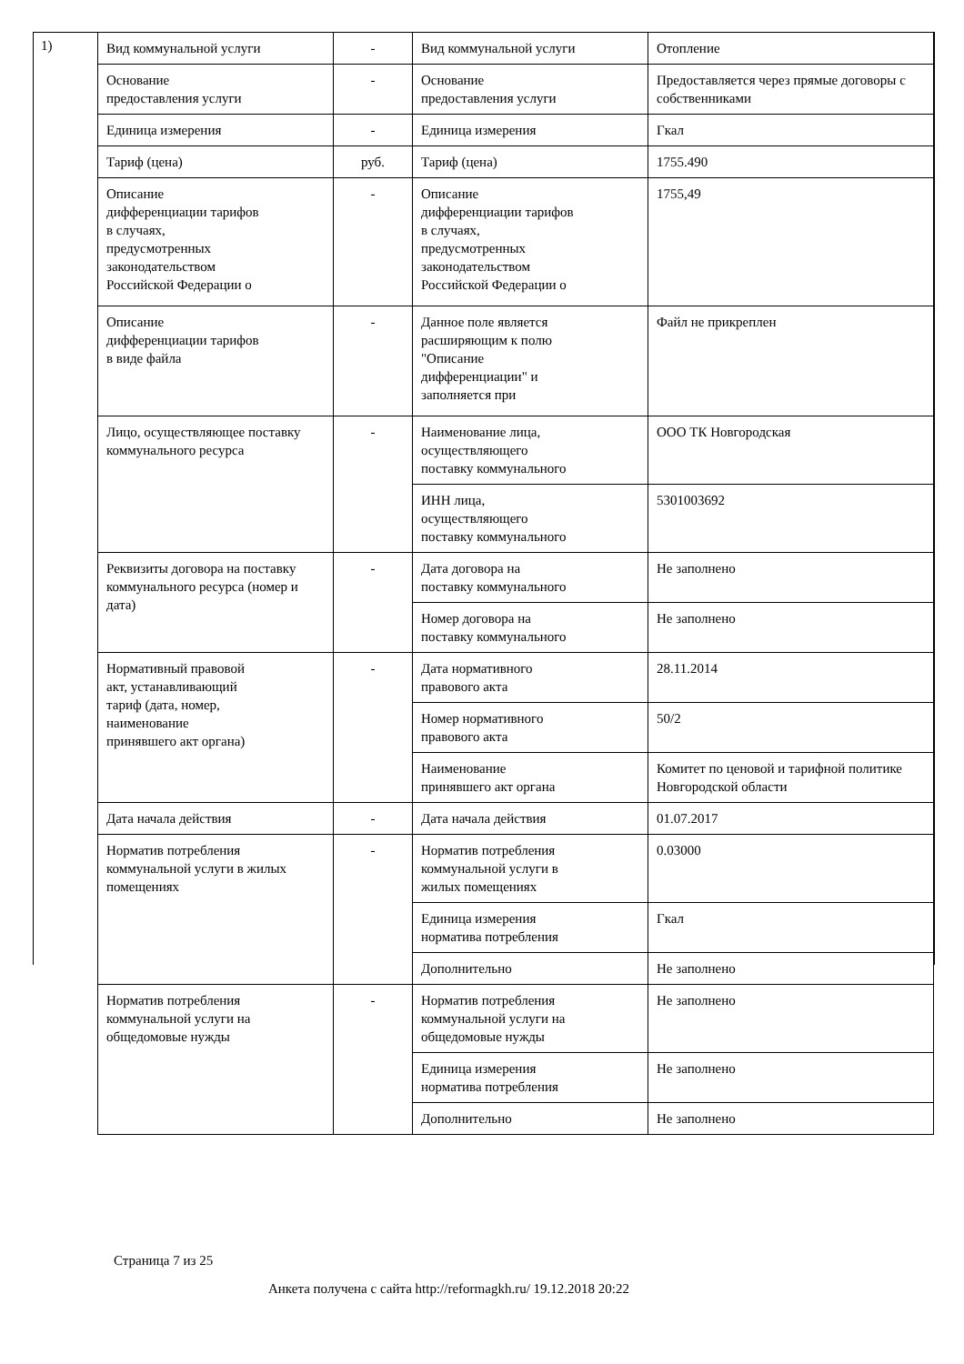1)
| Вид коммунальной услуги | - | Вид коммунальной услуги | Отопление |
| Основание предоставления услуги | - | Основание предоставления услуги | Предоставляется через прямые договоры с собственниками |
| Единица измерения | - | Единица измерения | Гкал |
| Тариф (цена) | руб. | Тариф (цена) | 1755.490 |
| Описание дифференциации тарифов в случаях, предусмотренных законодательством Российской Федерации о | - | Описание дифференциации тарифов в случаях, предусмотренных законодательством Российской Федерации о | 1755,49 |
| Описание дифференциации тарифов в виде файла | - | Данное поле является расширяющим к полю "Описание дифференциации" и заполняется при | Файл не прикреплен |
| Лицо, осуществляющее поставку коммунального ресурса | - | Наименование лица, осуществляющего поставку коммунального | ООО ТК Новгородская |
| | | ИНН лица, осуществляющего поставку коммунального | 5301003692 |
| Реквизиты договора на поставку коммунального ресурса (номер и дата) | - | Дата договора на поставку коммунального | Не заполнено |
| | | Номер договора на поставку коммунального | Не заполнено |
| Нормативный правовой акт, устанавливающий тариф (дата, номер, наименование принявшего акт органа) | - | Дата нормативного правового акта | 28.11.2014 |
| | | Номер нормативного правового акта | 50/2 |
| | | Наименование принявшего акт органа | Комитет по ценовой и тарифной политике Новгородской области |
| Дата начала действия | - | Дата начала действия | 01.07.2017 |
| Норматив потребления коммунальной услуги в жилых помещениях | - | Норматив потребления коммунальной услуги в жилых помещениях | 0.03000 |
| | | Единица измерения норматива потребления | Гкал |
| | | Дополнительно | Не заполнено |
| Норматив потребления коммунальной услуги на общедомовые нужды | - | Норматив потребления коммунальной услуги на общедомовые нужды | Не заполнено |
| | | Единица измерения норматива потребления | Не заполнено |
| | | Дополнительно | Не заполнено |
Страница 7 из 25
Анкета получена с сайта http://reformagkh.ru/ 19.12.2018 20:22